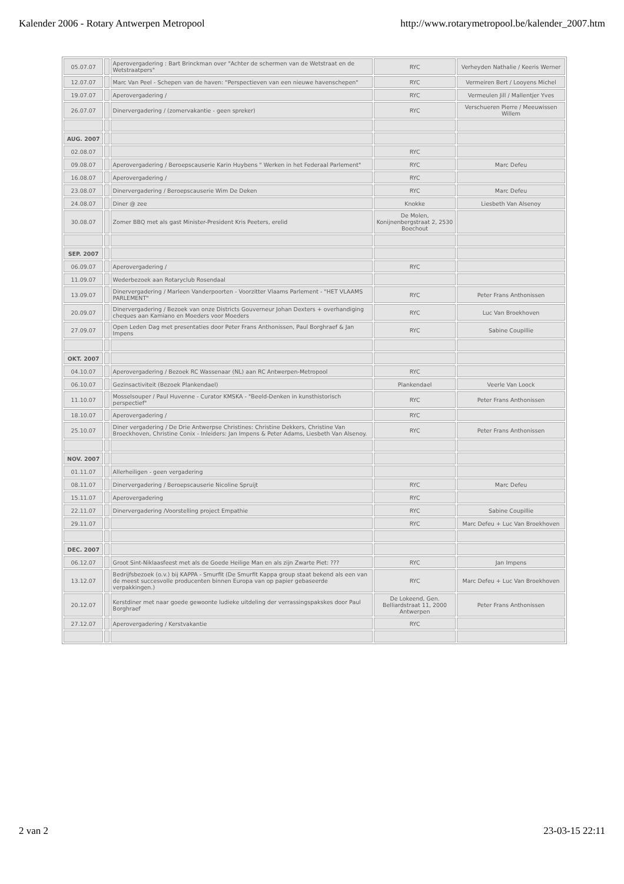Kalender 2006 - Rotary Antwerpen Metropool http://www.rotarymetropool.be/kalender_2007.htm
| 05.07.07 | | Aperovergadering : Bart Brinckman over "Achter de schermen van de Wetstraat en de Wetstraatpers" | RYC | Verheyden Nathalie / Keeris Werner |
| 12.07.07 | | Marc Van Peel - Schepen van de haven: "Perspectieven van een nieuwe havenschepen" | RYC | Vermeiren Bert / Looyens Michel |
| 19.07.07 | | Aperovergadering / | RYC | Vermeulen Jill / Mallentjer Yves |
| 26.07.07 | | Dinervergadering / (zomervakantie - geen spreker) | RYC | Verschueren Pierre / Meeuwissen Willem |
| AUG. 2007 | | | | |
| 02.08.07 | | | RYC | |
| 09.08.07 | | Aperovergadering / Beroepscauserie Karin Huybens " Werken in het Federaal Parlement" | RYC | Marc Defeu |
| 16.08.07 | | Aperovergadering / | RYC | |
| 23.08.07 | | Dinervergadering / Beroepscauserie Wim De Deken | RYC | Marc Defeu |
| 24.08.07 | | Diner @ zee | Knokke | Liesbeth Van Alsenoy |
| 30.08.07 | | Zomer BBQ met als gast Minister-President Kris Peeters, erelid | De Molen, Konijnenbergstraat 2, 2530 Boechout | |
| SEP. 2007 | | | | |
| 06.09.07 | | Aperovergadering / | RYC | |
| 11.09.07 | | Wederbezoek aan Rotaryclub Rosendaal | | |
| 13.09.07 | | Dinervergadering / Marleen Vanderpoorten - Voorzitter Vlaams Parlement - "HET VLAAMS PARLEMENT" | RYC | Peter Frans Anthonissen |
| 20.09.07 | | Dinervergadering / Bezoek van onze Districts Gouverneur Johan Dexters + overhandiging cheques aan Kamiano en Moeders voor Moeders | RYC | Luc Van Broekhoven |
| 27.09.07 | | Open Leden Dag met presentaties door Peter Frans Anthonissen, Paul Borghraef & Jan Impens | RYC | Sabine Coupillie |
| OKT. 2007 | | | | |
| 04.10.07 | | Aperovergadering / Bezoek RC Wassenaar (NL) aan RC Antwerpen-Metropool | RYC | |
| 06.10.07 | | Gezinsactiviteit (Bezoek Plankendael) | Plankendael | Veerle Van Loock |
| 11.10.07 | | Mosselsouper / Paul Huvenne - Curator KMSKA - "Beeld-Denken in kunsthistorisch perspectief" | RYC | Peter Frans Anthonissen |
| 18.10.07 | | Aperovergadering / | RYC | |
| 25.10.07 | | Diner vergadering / De Drie Antwerpse Christines: Christine Dekkers, Christine Van Broeckhoven, Christine Conix - Inleiders: Jan Impens & Peter Adams, Liesbeth Van Alsenoy. | RYC | Peter Frans Anthonissen |
| NOV. 2007 | | | | |
| 01.11.07 | | Allerheiligen - geen vergadering | | |
| 08.11.07 | | Dinervergadering / Beroepscauserie Nicoline Spruijt | RYC | Marc Defeu |
| 15.11.07 | | Aperovergadering | RYC | |
| 22.11.07 | | Dinervergadering /Voorstelling project Empathie | RYC | Sabine Coupillie |
| 29.11.07 | | | RYC | Marc Defeu + Luc Van Broekhoven |
| DEC. 2007 | | | | |
| 06.12.07 | | Groot Sint-Niklaasfeest met als de Goede Heilige Man en als zijn Zwarte Piet: ??? | RYC | Jan Impens |
| 13.12.07 | | Bedrijfsbezoek (o.v.) bij KAPPA - Smurfit (De Smurfit Kappa group staat bekend als een van de meest succesvolle producenten binnen Europa van op papier gebaseerde verpakkingen.) | RYC | Marc Defeu + Luc Van Broekhoven |
| 20.12.07 | | Kerstdiner met naar goede gewoonte ludieke uitdeling der verrassingspakskes door Paul Borghraef | De Lokeend, Gen. Belliardstraat 11, 2000 Antwerpen | Peter Frans Anthonissen |
| 27.12.07 | | Aperovergadering / Kerstvakantie | RYC | |
2 van 2 23-03-15 22:11